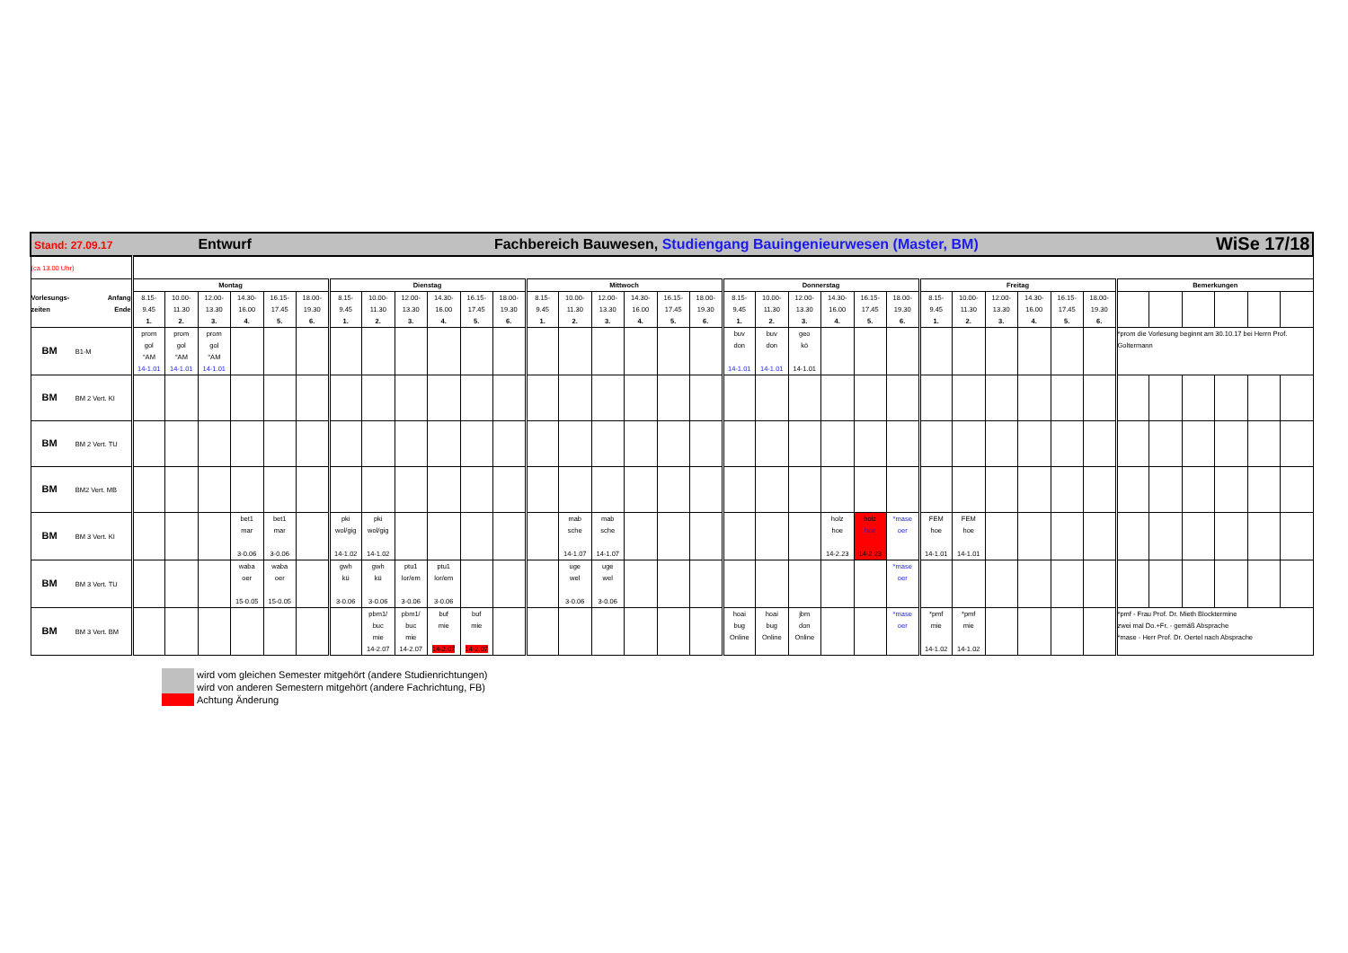| Stand: 27.09.17 Entwurf Fachbereich Bauwesen, Studiengang Bauingenieurwesen (Master, BM) WiSe 17/18 | | | | | | | | | | | | | | | | | | | | | | | | | | | | | | | | | | | | |
| (ca 13.00 Uhr) | | | | | | | | | | | | | | | | | | | | | | | | | | | | | | | | | | | | |
| Vorlesungs- Anfang zeiten Ende | Montag | | | | | | Dienstag | | | | | | Mittwoch | | | | | | Donnerstag | | | | | | Freitag | | | | | | Bemerkungen | | | | | |
| | 8.15- 9.45 1. | 10.00- 11.30 2. | 12.00- 13.30 3. | 14.30- 16.00 4. | 16.15- 17.45 5. | 18.00- 19.30 6. | 8.15- 9.45 1. | 10.00- 11.30 2. | 12.00- 13.30 3. | 14.30- 16.00 4. | 16.15- 17.45 5. | 18.00- 19.30 6. | 8.15- 9.45 1. | 10.00- 11.30 2. | 12.00- 13.30 3. | 14.30- 16.00 4. | 16.15- 17.45 5. | 18.00- 19.30 6. | 8.15- 9.45 1. | 10.00- 11.30 2. | 12.00- 13.30 3. | 14.30- 16.00 4. | 16.15- 17.45 5. | 18.00- 19.30 6. | 8.15- 9.45 1. | 10.00- 11.30 2. | 12.00- 13.30 3. | 14.30- 16.00 4. | 16.15- 17.45 5. | 18.00- 19.30 6. | | | | | | |
| BM B1-M | prom gol °AM 14-1.01 | prom gol °AM 14-1.01 | prom gol °AM 14-1.01 | | | | | | | | | | | | | | | | buv don 14-1.01 | buv don 14-1.01 | geo kö 14-1.01 | | | | | | | | | | *prom die Vorlesung beginnt am 30.10.17 bei Herrn Prof. Goltermann | | | | | |
| BM BM 2 Vert. KI | | | | | | | | | | | | | | | | | | | | | | | | | | | | | | | | | | | | |
| BM BM 2 Vert. TU | | | | | | | | | | | | | | | | | | | | | | | | | | | | | | | | | | | | |
| BM BM2 Vert. MB | | | | | | | | | | | | | | | | | | | | | | | | | | | | | | | | | | | | |
| BM BM 3 Vert. KI | | | | bet1 mar 3-0.06 | bet1 mar 3-0.06 | | pki wol/gig 14-1.02 | pki wol/gig 14-1.02 | | | | | | mab sche 14-1.07 | mab sche 14-1.07 | | | | | | | holz hoe 14-2.23 | holz hoe 14-2.23 | *mase oer | FEM hoe 14-1.01 | FEM hoe 14-1.01 | | | | | | | | | | |
| BM BM 3 Vert. TU | | | | waba oer 15-0.05 | waba oer 15-0.05 | | gwh kü 3-0.06 | gwh kü 3-0.06 | ptu1 lor/em 3-0.06 | ptu1 lor/em 3-0.06 | | | | uge wel 3-0.06 | uge wel 3-0.06 | | | | | | | | | *mase oer | | | | | | | | | | | | |
| BM BM 3 Vert. BM | | | | | | | | pbm1/ buc mie 14-2.07 | pbm1/ buc mie 14-2.07 | buf mie 14-2.07 | buf mie 14-2.07 | | | | | | | | hoai bug Online | hoai bug Online | jbm don Online | | | *mase oer | *pmf mie 14-1.02 | *pmf mie 14-1.02 | | | | | *pmf - Frau Prof. Dr. Mieth Blocktermine zwei mal Do.+Fr. - gemäß Absprache *mase - Herr Prof. Dr. Oertel nach Absprache | | | | | |
wird vom gleichen Semester mitgehört (andere Studienrichtungen)
wird von anderen Semestern mitgehört (andere Fachrichtung, FB)
Achtung Änderung